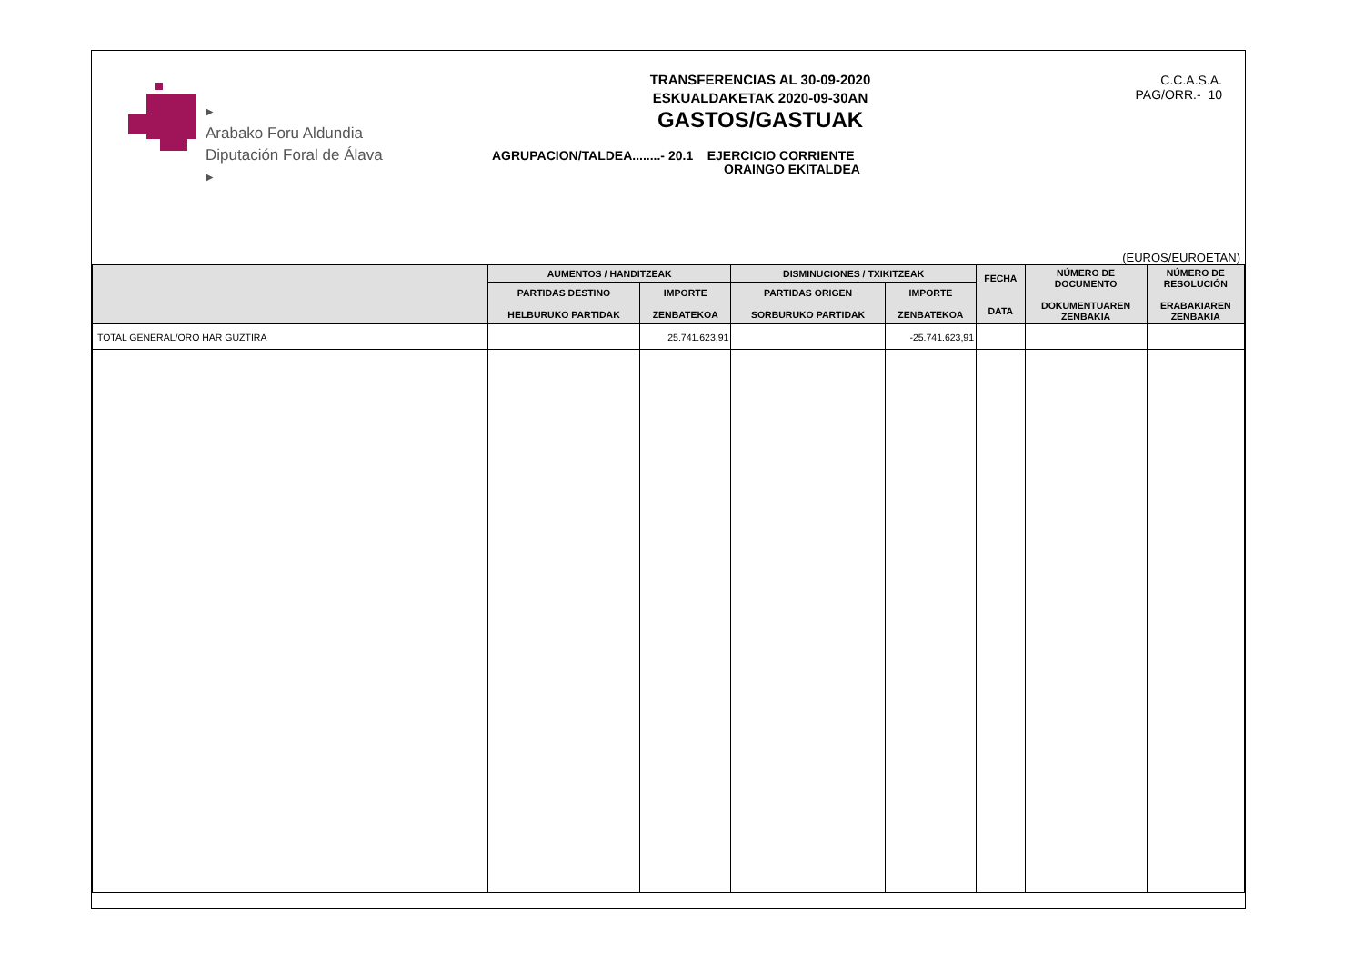▸
Arabako Foru Aldundia
Diputación Foral de Álava
▸
TRANSFERENCIAS AL 30-09-2020
ESKUALDAKETAK 2020-09-30AN
GASTOS/GASTUAK
AGRUPACION/TALDEA........- 20.1 EJERCICIO CORRIENTE
ORAINGO EKITALDEA
C.C.A.S.A.
PAG/ORR.- 10
(EUROS/EUROETAN)
| | AUMENTOS / HANDITZEAK | | DISMINUCIONES / TXIKITZEAK | | FECHA DATA | NÚMERO DE DOCUMENTO DOKUMENTUAREN ZENBAKIA | NÚMERO DE RESOLUCIÓN ERABAKIAREN ZENBAKIA |
| --- | --- | --- | --- | --- | --- | --- | --- |
| | PARTIDAS DESTINO HELBURUKO PARTIDAK | IMPORTE ZENBATEKOA | PARTIDAS ORIGEN SORBURUKO PARTIDAK | IMPORTE ZENBATEKOA | | | |
| TOTAL GENERAL/ORO HAR GUZTIRA | | 25.741.623,91 | | -25.741.623,91 | | | |